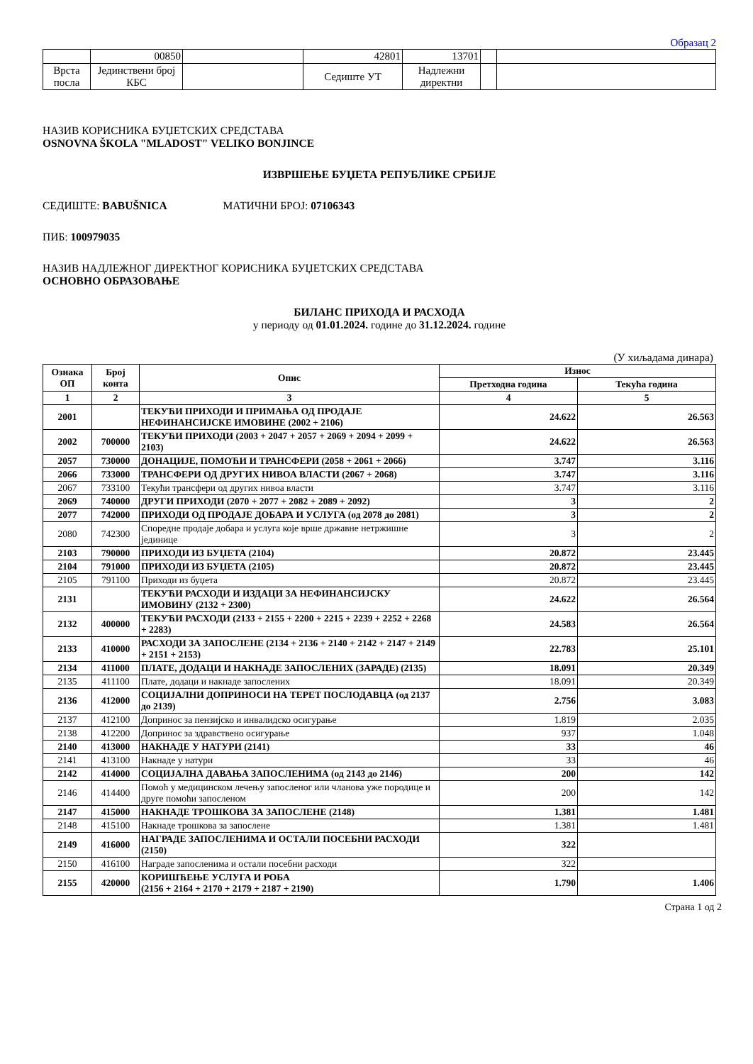Образац 2
| | 00850 | | 42801 | 13701 | | |
| Врста посла | Јединствени број КБС | | Седиште УТ | Надлежни директни | | |
НАЗИВ КОРИСНИКА БУЏЕТСКИХ СРЕДСТАВА
OSNOVNA ŠKOLA "MLADOST" VELIKO BONJINCE
ИЗВРШЕЊЕ БУЏЕТА РЕПУБЛИКЕ СРБИЈЕ
СЕДИШТЕ: BABUŠNICA МАТИЧНИ БРОЈ: 07106343
ПИБ: 100979035
НАЗИВ НАДЛЕЖНОГ ДИРЕКТНОГ КОРИСНИКА БУЏЕТСКИХ СРЕДСТАВА
ОСНОВНО ОБРАЗОВАЊЕ
БИЛАНС ПРИХОДА И РАСХОДА
у периоду од 01.01.2024. године до 31.12.2024. године
(У хиљадама динара)
| Ознака ОП | Број конта | Опис | Износ | |
| --- | --- | --- | --- | --- |
| | | | Претходна година | Текућа година |
| 1 | 2 | 3 | 4 | 5 |
| 2001 | | ТЕКУЋИ ПРИХОДИ И ПРИМАЊА ОД ПРОДАЈЕ НЕФИНАНСИЈСКЕ ИМОВИНЕ (2002 + 2106) | 24.622 | 26.563 |
| 2002 | 700000 | ТЕКУЋИ ПРИХОДИ (2003 + 2047 + 2057 + 2069 + 2094 + 2099 + 2103) | 24.622 | 26.563 |
| 2057 | 730000 | ДОНАЦИЈЕ, ПОМОЋИ И ТРАНСФЕРИ (2058 + 2061 + 2066) | 3.747 | 3.116 |
| 2066 | 733000 | ТРАНСФЕРИ ОД ДРУГИХ НИВОА ВЛАСТИ (2067 + 2068) | 3.747 | 3.116 |
| 2067 | 733100 | Текући трансфери од других нивоа власти | 3.747 | 3.116 |
| 2069 | 740000 | ДРУГИ ПРИХОДИ (2070 + 2077 + 2082 + 2089 + 2092) | 3 | 2 |
| 2077 | 742000 | ПРИХОДИ ОД ПРОДАЈЕ ДОБАРА И УСЛУГА (од 2078 до 2081) | 3 | 2 |
| 2080 | 742300 | Споредне продаје добара и услуга које врше државне нетржишне јединице | 3 | 2 |
| 2103 | 790000 | ПРИХОДИ ИЗ БУЏЕТА (2104) | 20.872 | 23.445 |
| 2104 | 791000 | ПРИХОДИ ИЗ БУЏЕТА (2105) | 20.872 | 23.445 |
| 2105 | 791100 | Приходи из буџета | 20.872 | 23.445 |
| 2131 | | ТЕКУЋИ РАСХОДИ И ИЗДАЦИ ЗА НЕФИНАНСИЈСКУ ИМОВИНУ (2132 + 2300) | 24.622 | 26.564 |
| 2132 | 400000 | ТЕКУЋИ РАСХОДИ (2133 + 2155 + 2200 + 2215 + 2239 + 2252 + 2268 + 2283) | 24.583 | 26.564 |
| 2133 | 410000 | РАСХОДИ ЗА ЗАПОСЛЕНЕ (2134 + 2136 + 2140 + 2142 + 2147 + 2149 + 2151 + 2153) | 22.783 | 25.101 |
| 2134 | 411000 | ПЛАТЕ, ДОДАЦИ И НАКНАДЕ ЗАПОСЛЕНИХ (ЗАРАДЕ) (2135) | 18.091 | 20.349 |
| 2135 | 411100 | Плате, додаци и накнаде запослених | 18.091 | 20.349 |
| 2136 | 412000 | СОЦИЈАЛНИ ДОПРИНОСИ НА ТЕРЕТ ПОСЛОДАВЦА (од 2137 до 2139) | 2.756 | 3.083 |
| 2137 | 412100 | Допринос за пензијско и инвалидско осигурање | 1.819 | 2.035 |
| 2138 | 412200 | Допринос за здравствено осигурање | 937 | 1.048 |
| 2140 | 413000 | НАКНАДЕ У НАТУРИ (2141) | 33 | 46 |
| 2141 | 413100 | Накнаде у натури | 33 | 46 |
| 2142 | 414000 | СОЦИЈАЛНА ДАВАЊА ЗАПОСЛЕНИМА (од 2143 до 2146) | 200 | 142 |
| 2146 | 414400 | Помоћ у медицинском лечењу запосленог или чланова уже породице и друге помоћи запосленом | 200 | 142 |
| 2147 | 415000 | НАКНАДЕ ТРОШКОВА ЗА ЗАПОСЛЕНЕ (2148) | 1.381 | 1.481 |
| 2148 | 415100 | Накнаде трошкова за запослене | 1.381 | 1.481 |
| 2149 | 416000 | НАГРАДЕ ЗАПОСЛЕНИМА И ОСТАЛИ ПОСЕБНИ РАСХОДИ (2150) | 322 | |
| 2150 | 416100 | Награде запосленима и остали посебни расходи | 322 | |
| 2155 | 420000 | КОРИШЋЕЊЕ УСЛУГА И РОБА (2156 + 2164 + 2170 + 2179 + 2187 + 2190) | 1.790 | 1.406 |
Страна 1 од 2